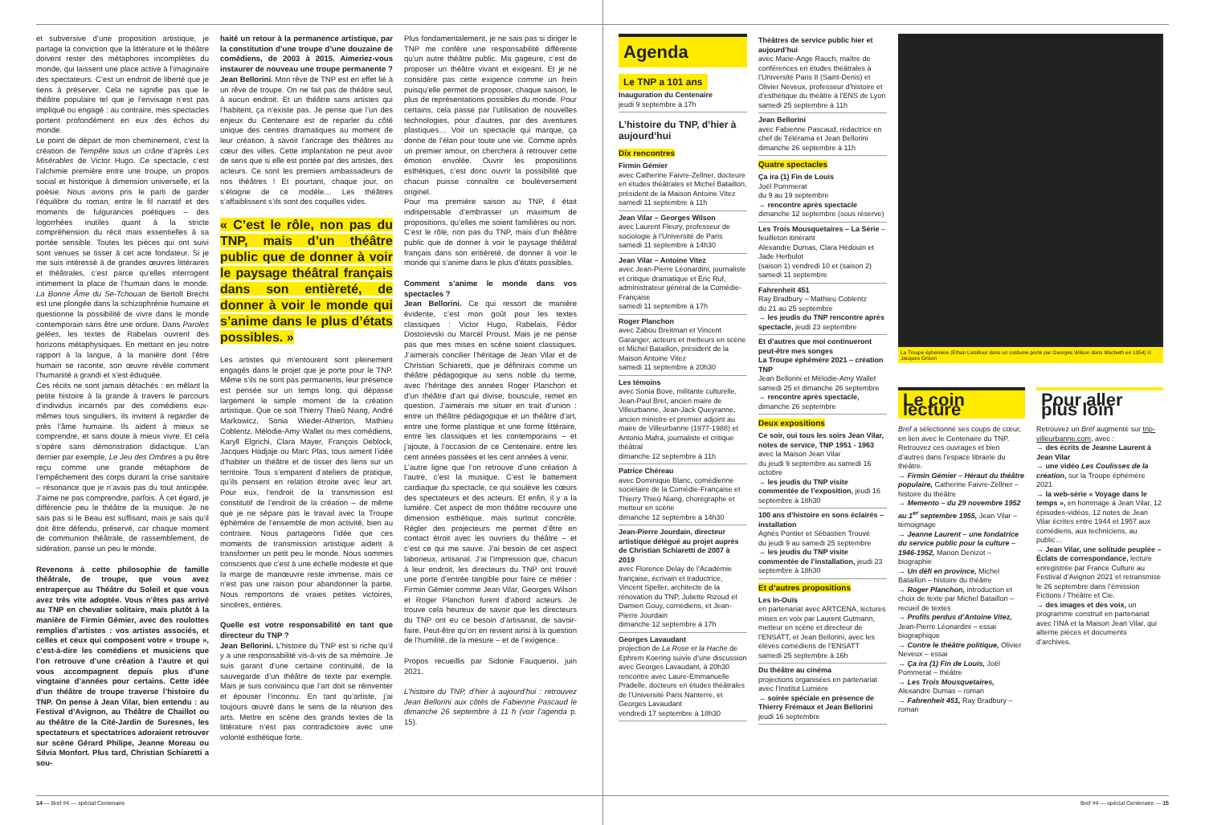et subversive d’une proposition artistique, je partage la conviction que la littérature et le théâtre doivent rester des métaphores incomplètes du monde, qui laissent une place active à l’imaginaire des spectateurs. C’est un endroit de liberté que je tiens à préserver. Cela ne signifie pas que le théâtre populaire tel que je l’envisage n’est pas impliqué ou engagé : au contraire, mes spectacles portent profondément en eux des échos du monde.
Le point de départ de mon cheminement, c’est la création de Tempête sous un crâne d’après Les Misérables de Victor Hugo. Ce spectacle, c’est l’alchimie première entre une troupe, un propos social et historique à dimension universelle, et la poésie. Nous avions pris le parti de garder l’équilibre du roman, entre le fil narratif et des moments de fulgurances poétiques – des logorrhées inutiles quant à la stricte compréhension du récit mais essentielles à sa portée sensible. Toutes les pièces qui ont suivi sont venues se tisser à cet acte fondateur. Si je me suis intéressé à de grandes œuvres littéraires et théâtrales, c’est parce qu’elles interrogent intimement la place de l’humain dans le monde. La Bonne Âme du Se-Tchouan de Bertolt Brecht est une plongée dans la schizophrénie humaine et questionne la possibilité de vivre dans le monde contemporain sans être une ordure. Dans Paroles gelées, les textes de Rabelais ouvrent des horizons métaphysiques. En mettant en jeu notre rapport à la langue, à la manière dont l’être humain se raconte, son œuvre révèle comment l’humanité a grandi et s’est éduquée.
Ces récits ne sont jamais détachés : en mêlant la petite histoire à la grande à travers le parcours d’individus incarnés par des comédiens eux-mêmes tous singuliers, ils invitent à regarder de près l’âme humaine. Ils aident à mieux se comprendre, et sans doute à mieux vivre. Et cela s’opère sans démonstration didactique. L’an dernier par exemple, Le Jeu des Ombres a pu être reçu comme une grande métaphore de l’empêchement des corps durant la crise sanitaire – résonance que je n’avais pas du tout anticipée. J’aime ne pas comprendre, parfois. À cet égard, je différencie peu le théâtre de la musique. Je ne sais pas si le Beau est suffisant, mais je sais qu’il doit être défendu, préservé, car chaque moment de communion théâtrale, de rassemblement, de sidération, panse un peu le monde.
Revenons à cette philosophie de famille théâtrale, de troupe, que vous avez entraperçue au Théâtre du Soleil et que vous avez très vite adoptée. Vous n’êtes pas arrivé au TNP en chevalier solitaire, mais plutôt à la manière de Firmin Gémier, avec des roulottes remplies d’artistes : vos artistes associés, et celles et ceux qui composent votre « troupe », c’est-à-dire les comédiens et musiciens que l’on retrouve d’une création à l’autre et qui vous accompagnent depuis plus d’une vingtaine d’années pour certains. Cette idée d’un théâtre de troupe traverse l’histoire du TNP. On pense à Jean Vilar, bien entendu : au Festival d’Avignon, au Théâtre de Chaillot ou au théâtre de la Cité-Jardin de Suresnes, les spectateurs et spectatrices adoraient retrouver sur scène Gérard Philipe, Jeanne Moreau ou Silvia Monfort. Plus tard, Christian Schiaretti a sou-
haité un retour à la permanence artistique, par la constitution d’une troupe d’une douzaine de comédiens, de 2003 à 2015. Aimeriez-vous instaurer de nouveau une troupe permanente ?
Jean Bellorini. Mon rêve de TNP est en effet lié à un rêve de troupe. On ne fait pas de théâtre seul, à aucun endroit. Et un théâtre sans artistes qui l’habitent, ça n’existe pas. Je pense que l’un des enjeux du Centenaire est de reparler du côté unique des centres dramatiques au moment de leur création, à savoir l’ancrage des théâtres au cœur des villes. Cette implantation ne peut avoir de sens que si elle est portée par des artistes, des acteurs. Ce sont les premiers ambassadeurs de nos théâtres ! Et pourtant, chaque jour, on s’éloigne de ce modèle… Les théâtres s’affaiblissent s’ils sont des coquilles vides.
« C’est le rôle, non pas du TNP, mais d’un théâtre public que de donner à voir le paysage théâtral français dans son entièreté, de donner à voir le monde qui s’anime dans le plus d’états possibles. »
Les artistes qui m’entourent sont pleinement engagés dans le projet que je porte pour le TNP. Même s’ils ne sont pas permanents, leur présence est pensée sur un temps long, qui dépasse largement le simple moment de la création artistique. Que ce soit Thierry Thieû Niang, André Markowicz, Sonia Wieder-Atherton, Mathieu Coblentz, Mélodie-Amy Wallet ou mes comédiens, Karyll Elgrichi, Clara Mayer, François Deblock, Jacques Hadjaje ou Marc Plas, tous aiment l’idée d’habiter un théâtre et de tisser des liens sur un territoire. Tous s’emparent d’ateliers de pratique, qu’ils pensent en relation étroite avec leur art. Pour eux, l’endroit de la transmission est constitutif de l’endroit de la création – de même que je ne sépare pas le travail avec la Troupe éphémère de l’ensemble de mon activité, bien au contraire. Nous partageons l’idée que ces moments de transmission artistique aident à transformer un petit peu le monde. Nous sommes conscients que c’est à une échelle modeste et que la marge de manœuvre reste immense, mais ce n’est pas une raison pour abandonner la partie. Nous remportons de vraies petites victoires, sincères, entières.
Quelle est votre responsabilité en tant que directeur du TNP ?
Jean Bellorini. L’histoire du TNP est si riche qu’il y a une responsabilité vis-à-vis de sa mémoire. Je suis garant d’une certaine continuité, de la sauvegarde d’un théâtre de texte par exemple. Mais je suis convaincu que l’art doit se réinventer et épouser l’inconnu. En tant qu’artiste, j’ai toujours œuvré dans le sens de la réunion des arts. Mettre en scène des grands textes de la littérature n’est pas contradictoire avec une volonté esthétique forte.
Plus fondamentalement, je ne sais pas si diriger le TNP me confère une responsabilité différente qu’un autre théâtre public. Ma gageure, c’est de proposer un théâtre vivant et exigeant. Et je ne considère pas cette exigence comme un frein puisqu’elle permet de proposer, chaque saison, le plus de représentations possibles du monde. Pour certains, cela passe par l’utilisation de nouvelles technologies, pour d’autres, par des aventures plastiques… Voir un spectacle qui marque, ça donne de l’élan pour toute une vie. Comme après un premier amour, on cherchera à retrouver cette émotion envolée. Ouvrir les propositions esthétiques, c’est donc ouvrir la possibilité que chacun puisse connaître ce bouleversement originel.
Pour ma première saison au TNP, il était indispensable d’embrasser un maximum de propositions, qu’elles me soient familières ou non. C’est le rôle, non pas du TNP, mais d’un théâtre public que de donner à voir le paysage théâtral français dans son entièreté, de donner à voir le monde qui s’anime dans le plus d’états possibles.
Comment s’anime le monde dans vos spectacles ?
Jean Bellorini. Ce qui ressort de manière évidente, c’est mon goût pour les textes classiques : Victor Hugo, Rabelais, Fédor Dostoïevski ou Marcel Proust. Mais je ne pense pas que mes mises en scène soient classiques. J’aimerais concilier l’héritage de Jean Vilar et de Christian Schiaretti, que je définirais comme un théâtre pédagogique au sens noble du terme, avec l’héritage des années Roger Planchon et d’un théâtre d’art qui divise, bouscule, remet en question. J’aimerais me situer en trait d’union : entre un théâtre pédagogique et un théâtre d’art, entre une forme plastique et une forme littéraire, entre les classiques et les contemporains – et j’ajoute, à l’occasion de ce Centenaire, entre les cent années passées et les cent années à venir.
L’autre ligne que l’on retrouve d’une création à l’autre, c’est la musique. C’est le battement cardiaque du spectacle, ce qui soulève les cœurs des spectateurs et des acteurs. Et enfin, il y a la lumière. Cet aspect de mon théâtre recouvre une dimension esthétique, mais surtout concrète. Régler des projecteurs me permet d’être en contact étroit avec les ouvriers du théâtre – et c’est ce qui me sauve. J’ai besoin de cet aspect laborieux, artisanal. J’ai l’impression que, chacun à leur endroit, les directeurs du TNP ont trouvé une porte d’entrée tangible pour faire ce métier : Firmin Gémier comme Jean Vilar, Georges Wilson et Roger Planchon furent d’abord acteurs. Je trouve cela heureux de savoir que les directeurs du TNP ont eu ce besoin d’artisanat, de savoir-faire. Peut-être qu’on en revient ainsi à la question de l’humilité, de la mesure – et de l’exigence.
Propos recueillis par Sidonie Fauquenoi, juin 2021.
L’histoire du TNP, d’hier à aujourd’hui : retrouvez Jean Bellorini aux côtés de Fabienne Pascaud le dimanche 26 septembre à 11 h (voir l’agenda p. 15).
Agenda
Le TNP a 101 ans
Inauguration du Centenaire
jeudi 9 septembre à 17h
L’histoire du TNP, d’hier à aujourd’hui
Dix rencontres
Firmin Gémier
avec Catherine Faivre-Zellner, docteure en études théâtrales et Michel Bataillon, président de la Maison Antoine Vitez
samedi 11 septembre à 11h
Jean Vilar – Georges Wilson
avec Laurent Fleury, professeur de sociologie à l’Université de Paris
samedi 11 septembre à 14h30
Jean Vilar – Antoine Vitez
avec Jean-Pierre Léonardini, journaliste et critique dramatique et Éric Ruf, administrateur général de la Comédie-Française
samedi 11 septembre à 17h
Roger Planchon
avec Zabou Breitman et Vincent Garanger, acteurs et metteurs en scène et Michel Bataillon, président de la Maison Antoine Vitez
samedi 11 septembre à 20h30
Les témoins
avec Sonia Bove, militante culturelle, Jean-Paul Bret, ancien maire de Villeurbanne, Jean-Jack Queyranne, ancien ministre et premier adjoint au maire de Villeurbanne (1977-1988) et Antonio Mafra, journaliste et critique théâtral
dimanche 12 septembre à 11h
Patrice Chéreau
avec Dominique Blanc, comédienne sociétaire de la Comédie-Française et Thierry Thieû Niang, chorégraphe et metteur en scène
dimanche 12 septembre à 14h30
Jean-Pierre Jourdain, directeur artistique délégué au projet auprès de Christian Schiaretti de 2007 à 2019
avec Florence Delay de l’Académie française, écrivain et traductrice, Vincent Speller, architecte de la rénovation du TNP, Juliette Rizoud et Damien Gouy, comédiens, et Jean-Pierre Jourdain
dimanche 12 septembre à 17h
Georges Lavaudant
projection de La Rose et la Hache de Ephrem Koering suivie d’une discussion avec Georges Lavaudant, à 20h30
rencontre avec Laure-Emmanuelle Pradelle, docteure en études théâtrales de l’Université Paris Nanterre, et Georges Lavaudant
vendredi 17 septembre à 18h30
Théâtres de service public hier et aujourd’hui
avec Marie-Ange Rauch, maître de conférences en études théâtrales à l’Université Paris 8 (Saint-Denis) et Olivier Neveux, professeur d’histoire et d’esthétique du théâtre à l’ENS de Lyon
samedi 25 septembre à 11h
Jean Bellorini
avec Fabienne Pascaud, rédactrice en chef de Télérama et Jean Bellorini
dimanche 26 septembre à 11h
Quatre spectacles
Ça ira (1) Fin de Louis
Joël Pommerat
du 9 au 19 septembre
→ rencontre après spectacle dimanche 12 septembre (sous réserve)
Les Trois Mousquetaires – La Série – feuilleton itinérant
Alexandre Dumas, Clara Hédouin et Jade Herbulot
(saison 1) vendredi 10 et (saison 2) samedi 11 septembre
Fahrenheit 451
Ray Bradbury – Mathieu Coblentz
du 21 au 25 septembre
→ les jeudis du TNP rencontre après spectacle, jeudi 23 septembre
Et d’autres que moi continueront peut-être mes songes
La Troupe éphémère 2021 – création TNP
Jean Bellorini et Mélodie-Amy Wallet
samedi 25 et dimanche 26 septembre
→ rencontre après spectacle, dimanche 26 septembre
Deux expositions
Ce soir, oui tous les soirs Jean Vilar, notes de service, TNP 1951 - 1963
avec la Maison Jean Vilar
du jeudi 9 septembre au samedi 16 octobre
→ les jeudis du TNP visite commentée de l’exposition, jeudi 16 septembre à 18h30
100 ans d’histoire en sons éclairés – installation
Agnès Pontier et Sébastien Trouvé
du jeudi 9 au samedi 25 septembre
→ les jeudis du TNP visite commentée de l’installation, jeudi 23 septembre à 18h30
Et d’autres propositions
Les In-Ouïs
en partenariat avec ARTCENA, lectures mises en voix par Laurent Gutmann, metteur en scène et directeur de l’ENSATT, et Jean Bellorini, avec les élèves comédiens de l’ENSATT
samedi 25 septembre à 16h
Du théâtre au cinéma
projections organisées en partenariat avec l’Institut Lumière
→ soirée spéciale en présence de Thierry Frémaux et Jean Bellorini
jeudi 16 septembre
La Troupe éphémère (Ethan Lissillour dans un costume porté par Georges Wilson dans Macbeth en 1954) © Jacques Grison
Le coin lecture
Bref a sélectionné ses coups de cœur, en lien avec le Centenaire du TNP. Retrouvez ces ouvrages et bien d’autres dans l’espace librairie du théâtre.
→ Firmin Gémier – Héraut du théâtre populaire, Catherine Faivre-Zellner – histoire du théâtre
→ Memento – du 29 novembre 1952 au 1<sup>er</sup> septembre 1955, Jean Vilar – témoignage
→ Jeanne Laurent – une fondatrice du service public pour la culture – 1946-1952, Marion Denizot – biographie
→ Un défi en province, Michel Bataillon – histoire du théâtre
→ Roger Planchon, introduction et choix de texte par Michel Bataillon – recueil de textes
→ Profils perdus d’Antoine Vitez, Jean-Pierre Léonardini – essai biographique
→ Contre le théâtre politique, Olivier Neveux – essai
→ Ça ira (1) Fin de Louis, Joël Pommerat – théâtre
→ Les Trois Mousquetaires, Alexandre Dumas – roman
→ Fahrenheit 451, Ray Bradbury – roman
Pour aller plus loin
Retrouvez un Bref augmenté sur tnp-villeurbanne.com, avec :
→ des écrits de Jeanne Laurent à Jean Vilar
→ une vidéo Les Coulisses de la création, sur la Troupe éphémère 2021
→ la web-série « Voyage dans le temps », en hommage à Jean Vilar, 12 épisodes-vidéos, 12 notes de Jean Vilar écrites entre 1944 et 1957 aux comédiens, aux techniciens, au public…
→ Jean Vilar, une solitude peuplée – Éclats de correspondance, lecture enregistrée par France Culture au Festival d’Avignon 2021 et retransmise le 26 septembre dans l’émission Fictions / Théâtre et Cie.
→ des images et des voix, un programme construit en partenariat avec l’INA et la Maison Jean Vilar, qui alterne pièces et documents d’archives.
14 — Bref #4 — spécial Centenaire
Bref #4 — spécial Centenaire — 15